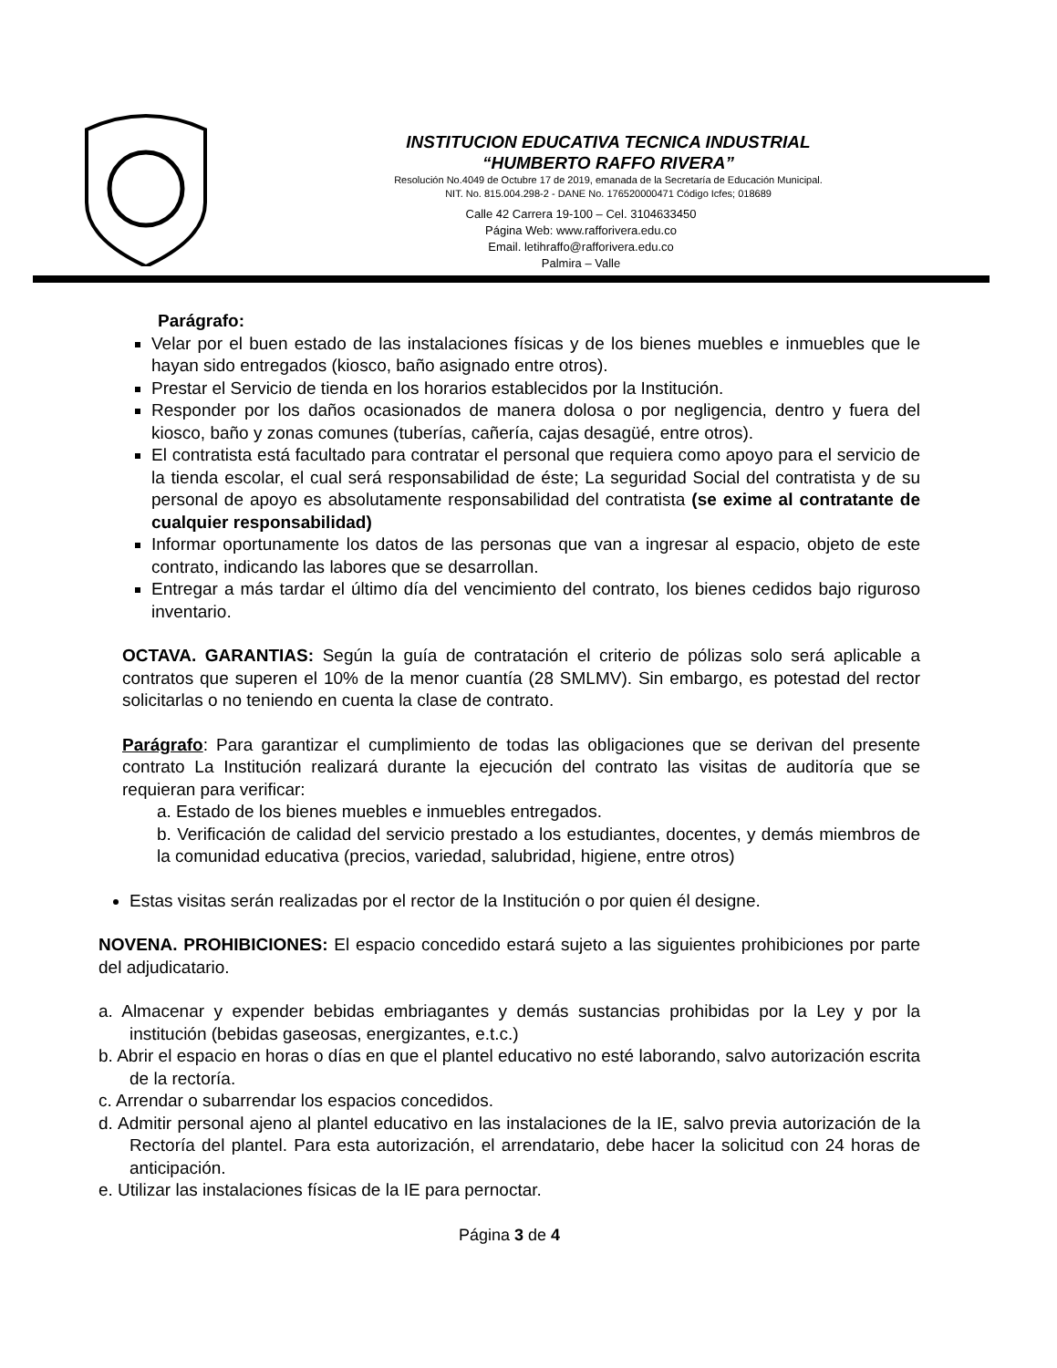INSTITUCION EDUCATIVA TECNICA INDUSTRIAL
“HUMBERTO RAFFO RIVERA”
Resolución No.4049 de Octubre 17 de 2019, emanada de la Secretaría de Educación Municipal.
NIT. No. 815.004.298-2 - DANE No. 176520000471 Código Icfes; 018689
Calle 42 Carrera 19-100 – Cel. 3104633450
Página Web: www.rafforivera.edu.co
Email. letihraffo@rafforivera.edu.co
Palmira – Valle
Parágrafo:
Velar por el buen estado de las instalaciones físicas y de los bienes muebles e inmuebles que le hayan sido entregados (kiosco, baño asignado entre otros).
Prestar el Servicio de tienda en los horarios establecidos por la Institución.
Responder por los daños ocasionados de manera dolosa o por negligencia, dentro y fuera del kiosco, baño y zonas comunes (tuberías, cañería, cajas desagüé, entre otros).
El contratista está facultado para contratar el personal que requiera como apoyo para el servicio de la tienda escolar, el cual será responsabilidad de éste; La seguridad Social del contratista y de su personal de apoyo es absolutamente responsabilidad del contratista (se exime al contratante de cualquier responsabilidad)
Informar oportunamente los datos de las personas que van a ingresar al espacio, objeto de este contrato, indicando las labores que se desarrollan.
Entregar a más tardar el último día del vencimiento del contrato, los bienes cedidos bajo riguroso inventario.
OCTAVA. GARANTIAS: Según la guía de contratación el criterio de pólizas solo será aplicable a contratos que superen el 10% de la menor cuantía (28 SMLMV). Sin embargo, es potestad del rector solicitarlas o no teniendo en cuenta la clase de contrato.
Parágrafo: Para garantizar el cumplimiento de todas las obligaciones que se derivan del presente contrato La Institución realizará durante la ejecución del contrato las visitas de auditoría que se requieran para verificar:
a. Estado de los bienes muebles e inmuebles entregados.
b. Verificación de calidad del servicio prestado a los estudiantes, docentes, y demás miembros de la comunidad educativa (precios, variedad, salubridad, higiene, entre otros)
Estas visitas serán realizadas por el rector de la Institución o por quien él designe.
NOVENA. PROHIBICIONES: El espacio concedido estará sujeto a las siguientes prohibiciones por parte del adjudicatario.
a. Almacenar y expender bebidas embriagantes y demás sustancias prohibidas por la Ley y por la institución (bebidas gaseosas, energizantes, e.t.c.)
b. Abrir el espacio en horas o días en que el plantel educativo no esté laborando, salvo autorización escrita de la rectoría.
c. Arrendar o subarrendar los espacios concedidos.
d. Admitir personal ajeno al plantel educativo en las instalaciones de la IE, salvo previa autorización de la Rectoría del plantel. Para esta autorización, el arrendatario, debe hacer la solicitud con 24 horas de anticipación.
e. Utilizar las instalaciones físicas de la IE para pernoctar.
Página 3 de 4